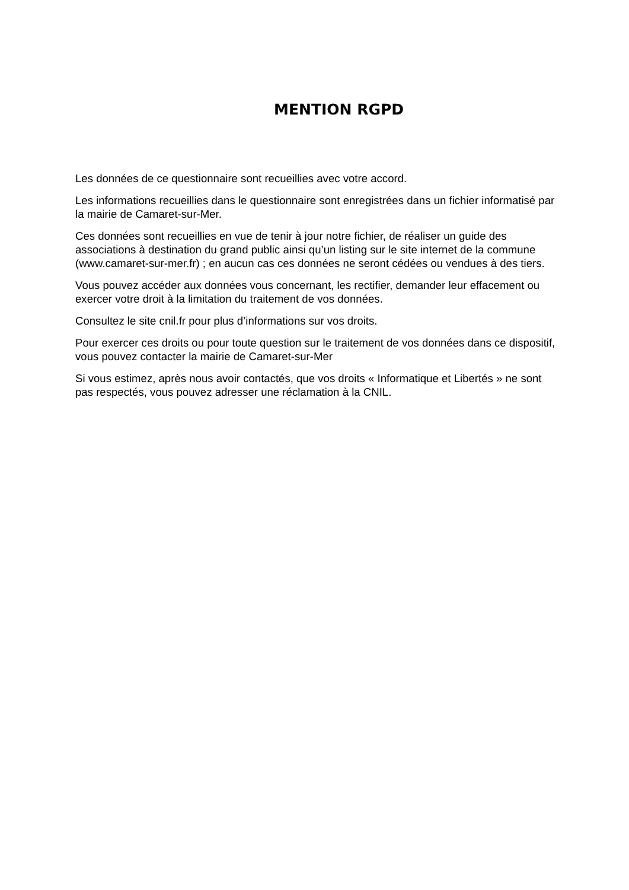MENTION RGPD
Les données de ce questionnaire sont recueillies avec votre accord.
Les informations recueillies dans le questionnaire sont enregistrées dans un fichier informatisé par la mairie de Camaret-sur-Mer.
Ces données sont recueillies en vue de tenir à jour notre fichier, de réaliser un guide des associations à destination du grand public ainsi qu’un listing sur le site internet de la commune (www.camaret-sur-mer.fr) ; en aucun cas ces données ne seront cédées ou vendues à des tiers.
Vous pouvez accéder aux données vous concernant, les rectifier, demander leur effacement ou exercer votre droit à la limitation du traitement de vos données.
Consultez le site cnil.fr pour plus d’informations sur vos droits.
Pour exercer ces droits ou pour toute question sur le traitement de vos données dans ce dispositif, vous pouvez contacter la mairie de Camaret-sur-Mer
Si vous estimez, après nous avoir contactés, que vos droits « Informatique et Libertés » ne sont pas respectés, vous pouvez adresser une réclamation à la CNIL.